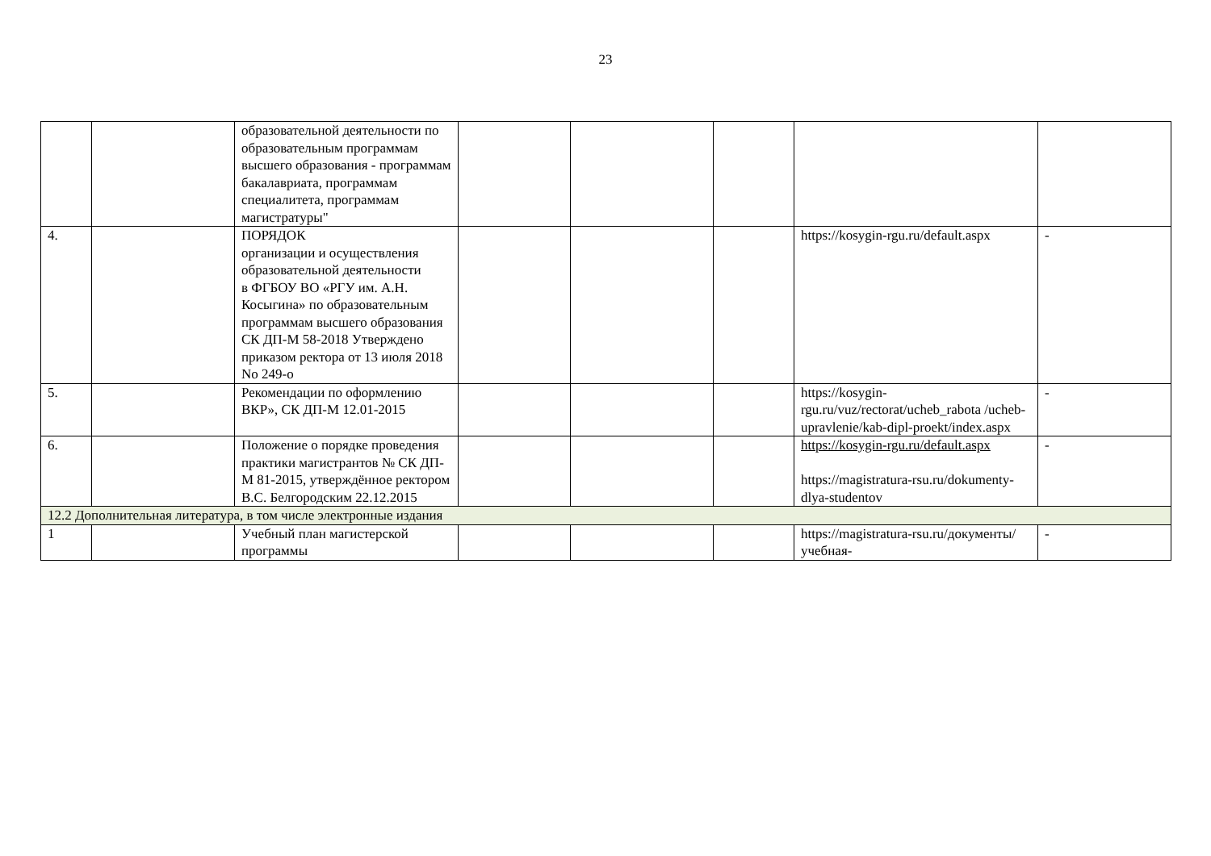23
| | | образовательной деятельности по образовательным программам высшего образования - программам бакалавриата, программам специалитета, программам магистратуры" | | | | | |
| 4. | | ПОРЯДОК организации и осуществления образовательной деятельности в ФГБОУ ВО «РГУ им. А.Н. Косыгина» по образовательным программам высшего образования СК ДП-М 58-2018 Утверждено приказом ректора от 13 июля 2018 No 249-о | | | | https://kosygin-rgu.ru/default.aspx | - |
| 5. | | Рекомендации по оформлению ВКР», СК ДП-М 12.01-2015 | | | | https://kosygin-rgu.ru/vuz/rectorat/ucheb_rabota /ucheb-upravlenie/kab-dipl-proekt/index.aspx | - |
| 6. | | Положение о порядке проведения практики магистрантов № СК ДП-М 81-2015, утверждённое ректором В.С. Белгородским 22.12.2015 | | | | https://kosygin-rgu.ru/default.aspx https://magistratura-rsu.ru/dokumenty-dlya-studentov | - |
| 12.2 Дополнительная литература, в том числе электронные издания | | | | | | | |
| 1 | | Учебный план магистерской программы | | | | https://magistratura-rsu.ru/документы/учебная- | - |